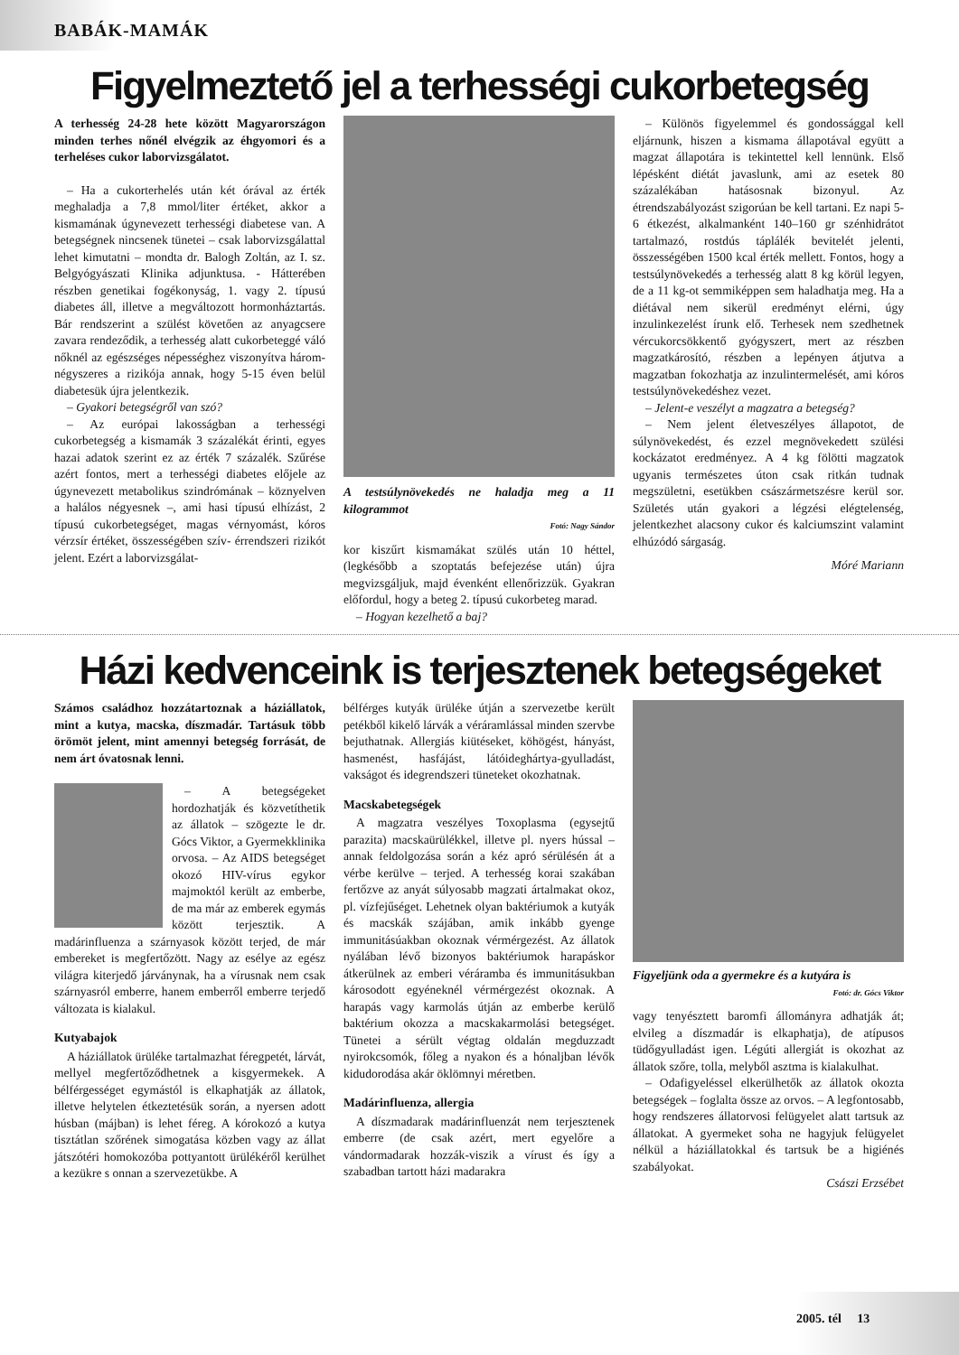BABÁK-MAMÁK
Figyelmeztető jel a terhességi cukorbetegség
A terhesség 24-28 hete között Magyarországon minden terhes nőnél elvégzik az éhgyomori és a terheléses cukor laborvizsgálatot.
– Ha a cukorterhelés után két órával az érték meghaladja a 7,8 mmol/liter értéket, akkor a kismamának úgynevezett terhességi diabetese van. A betegségnek nincsenek tünetei – csak laborvizsgálattal lehet kimutatni – mondta dr. Balogh Zoltán, az I. sz. Belgyógyászati Klinika adjunktusa. - Hátterében részben genetikai fogékonyság, 1. vagy 2. típusú diabetes áll, illetve a megváltozott hormonháztartás. Bár rendszerint a szülést követően az anyagcsere zavara rendeződik, a terhesség alatt cukorbeteggé váló nőknél az egészséges népességhez viszonyítva három-négyszeres a rizikója annak, hogy 5-15 éven belül diabetesük újra jelentkezik.
– Gyakori betegségről van szó?
– Az európai lakosságban a terhességi cukorbetegség a kismamák 3 százalékát érinti, egyes hazai adatok szerint ez az érték 7 százalék. Szűrése azért fontos, mert a terhességi diabetes előjele az úgynevezett metabolikus szindrómának – köznyelven a halálos négyesnek –, ami hasi típusú elhízást, 2 típusú cukorbetegséget, magas vérnyomást, kóros vérzsír értéket, összességében szív- érrendszeri rizikót jelent. Ezért a laborvizsgálat-
A testsúlynövekedés ne haladja meg a 11 kilogrammot
Fotó: Nagy Sándor
kor kiszűrt kismamákat szülés után 10 héttel, (legkésőbb a szoptatás befejezése után) újra megvizsgáljuk, majd évenként ellenőrizzük. Gyakran előfordul, hogy a beteg 2. típusú cukorbeteg marad.
– Hogyan kezelhető a baj?
– Különös figyelemmel és gondossággal kell eljárnunk, hiszen a kismama állapotával együtt a magzat állapotára is tekintettel kell lennünk. Első lépésként diétát javaslunk, ami az esetek 80 százalékában hatásosnak bizonyul. Az étrendszabályozást szigorúan be kell tartani. Ez napi 5-6 étkezést, alkalmanként 140–160 gr szénhidrátot tartalmazó, rostdús táplálék bevitelét jelenti, összességében 1500 kcal érték mellett. Fontos, hogy a testsúlynövekedés a terhesség alatt 8 kg körül legyen, de a 11 kg-ot semmiképpen sem haladhatja meg. Ha a diétával nem sikerül eredményt elérni, úgy inzulinkezelést írunk elő. Terhesek nem szedhetnek vércukorcsökkentő gyógyszert, mert az részben magzatkárosító, részben a lepényen átjutva a magzatban fokozhatja az inzulintermelését, ami kóros testsúlynövekedéshez vezet.
– Jelent-e veszélyt a magzatra a betegség?
– Nem jelent életveszélyes állapotot, de súlynövekedést, és ezzel megnövekedett szülési kockázatot eredményez. A 4 kg fölötti magzatok ugyanis természetes úton csak ritkán tudnak megszületni, esetükben császármetszésre kerül sor. Születés után gyakori a légzési elégtelenség, jelentkezhet alacsony cukor és kalciumszint valamint elhúzódó sárgaság.
Móré Mariann
Házi kedvenceink is terjesztenek betegségeket
Számos családhoz hozzátartoznak a háziállatok, mint a kutya, macska, díszmadár. Tartásuk több örömöt jelent, mint amennyi betegség forrását, de nem árt óvatosnak lenni.
– A betegségeket hordozhatják és közvetíthetik az állatok – szögezte le dr. Gócs Viktor, a Gyermekklinika orvosa. – Az AIDS betegséget okozó HIV-vírus egykor majmoktól került az emberbe, de ma már az emberek egymás között terjesztik. A madárinfluenza a szárnyasok között terjed, de már embereket is megfertőzött. Nagy az esélye az egész világra kiterjedő járványnak, ha a vírusnak nem csak szárnyasról emberre, hanem emberről emberre terjedő változata is kialakul.
Kutyabajok
A háziállatok ürüléke tartalmazhat féregpetét, lárvát, mellyel megfertőződhetnek a kisgyermekek. A bélférgességet egymástól is elkaphatják az állatok, illetve helytelen étkeztetésük során, a nyersen adott húsban (májban) is lehet féreg. A kórokozó a kutya tisztátlan szőrének simogatása közben vagy az állat játszótéri homokozóba pottyantott ürülékéről kerülhet a kezükre s onnan a szervezetükbe. A
bélférges kutyák ürüléke útján a szervezetbe került petékből kikelő lárvák a véráramlással minden szervbe bejuthatnak. Allergiás kiütéseket, köhögést, hányást, hasmenést, hasfájást, látóideghártya-gyulladást, vakságot és idegrendszeri tüneteket okozhatnak.
Macskabetegségek
A magzatra veszélyes Toxoplasma (egysejtű parazita) macskaürülékkel, illetve pl. nyers hússal – annak feldolgozása során a kéz apró sérülésén át a vérbe kerülve – terjed. A terhesség korai szakában fertőzve az anyát súlyosabb magzati ártalmakat okoz, pl. vízfejűséget. Lehetnek olyan baktériumok a kutyák és macskák szájában, amik inkább gyenge immunitásúakban okoznak vérmérgezést. Az állatok nyálában lévő bizonyos baktériumok harapáskor átkerülnek az emberi véráramba és immunitásukban károsodott egyéneknél vérmérgezést okoznak. A harapás vagy karmolás útján az emberbe kerülő baktérium okozza a macskakarmolási betegséget. Tünetei a sérült végtag oldalán megduzzadt nyirokcsomók, főleg a nyakon és a hónaljban lévők kidudorodása akár öklömnyi méretben.
Madárinfluenza, allergia
A díszmadarak madárinfluenzát nem terjesztenek emberre (de csak azért, mert egyelőre a vándormadarak hozzák-viszik a vírust és így a szabadban tartott házi madarakra
Figyeljünk oda a gyermekre és a kutyára is
Fotó: dr. Gócs Viktor
vagy tenyésztett baromfi állományra adhatják át; elvileg a díszmadár is elkaphatja), de atípusos tüdőgyulladást igen. Légúti allergiát is okozhat az állatok szőre, tolla, melyből asztma is kialakulhat.
– Odafigyeléssel elkerülhetők az állatok okozta betegségek – foglalta össze az orvos. – A legfontosabb, hogy rendszeres állatorvosi felügyelet alatt tartsuk az állatokat. A gyermeket soha ne hagyjuk felügyelet nélkül a háziállatokkal és tartsuk be a higiénés szabályokat.
Császi Erzsébet
2005. tél 13